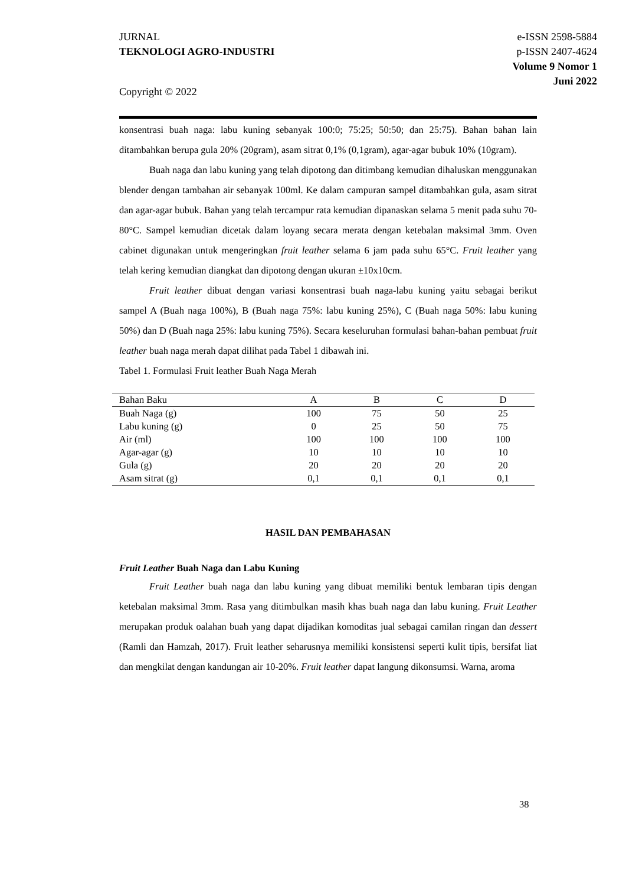JURNAL
TEKNOLOGI AGRO-INDUSTRI
e-ISSN 2598-5884
p-ISSN 2407-4624
Volume 9 Nomor 1
Juni 2022
Copyright © 2022
konsentrasi buah naga: labu kuning sebanyak 100:0; 75:25; 50:50; dan 25:75). Bahan bahan lain ditambahkan berupa gula 20% (20gram), asam sitrat 0,1% (0,1gram), agar-agar bubuk 10% (10gram).
Buah naga dan labu kuning yang telah dipotong dan ditimbang kemudian dihaluskan menggunakan blender dengan tambahan air sebanyak 100ml. Ke dalam campuran sampel ditambahkan gula, asam sitrat dan agar-agar bubuk. Bahan yang telah tercampur rata kemudian dipanaskan selama 5 menit pada suhu 70-80°C. Sampel kemudian dicetak dalam loyang secara merata dengan ketebalan maksimal 3mm. Oven cabinet digunakan untuk mengeringkan fruit leather selama 6 jam pada suhu 65°C. Fruit leather yang telah kering kemudian diangkat dan dipotong dengan ukuran ±10x10cm.
Fruit leather dibuat dengan variasi konsentrasi buah naga-labu kuning yaitu sebagai berikut sampel A (Buah naga 100%), B (Buah naga 75%: labu kuning 25%), C (Buah naga 50%: labu kuning 50%) dan D (Buah naga 25%: labu kuning 75%). Secara keseluruhan formulasi bahan-bahan pembuat fruit leather buah naga merah dapat dilihat pada Tabel 1 dibawah ini.
Tabel 1. Formulasi Fruit leather Buah Naga Merah
| Bahan Baku | A | B | C | D |
| --- | --- | --- | --- | --- |
| Buah Naga (g) | 100 | 75 | 50 | 25 |
| Labu kuning (g) | 0 | 25 | 50 | 75 |
| Air (ml) | 100 | 100 | 100 | 100 |
| Agar-agar (g) | 10 | 10 | 10 | 10 |
| Gula (g) | 20 | 20 | 20 | 20 |
| Asam sitrat (g) | 0,1 | 0,1 | 0,1 | 0,1 |
HASIL DAN PEMBAHASAN
Fruit Leather Buah Naga dan Labu Kuning
Fruit Leather buah naga dan labu kuning yang dibuat memiliki bentuk lembaran tipis dengan ketebalan maksimal 3mm. Rasa yang ditimbulkan masih khas buah naga dan labu kuning. Fruit Leather merupakan produk oalahan buah yang dapat dijadikan komoditas jual sebagai camilan ringan dan dessert (Ramli dan Hamzah, 2017). Fruit leather seharusnya memiliki konsistensi seperti kulit tipis, bersifat liat dan mengkilat dengan kandungan air 10-20%. Fruit leather dapat langung dikonsumsi. Warna, aroma
38